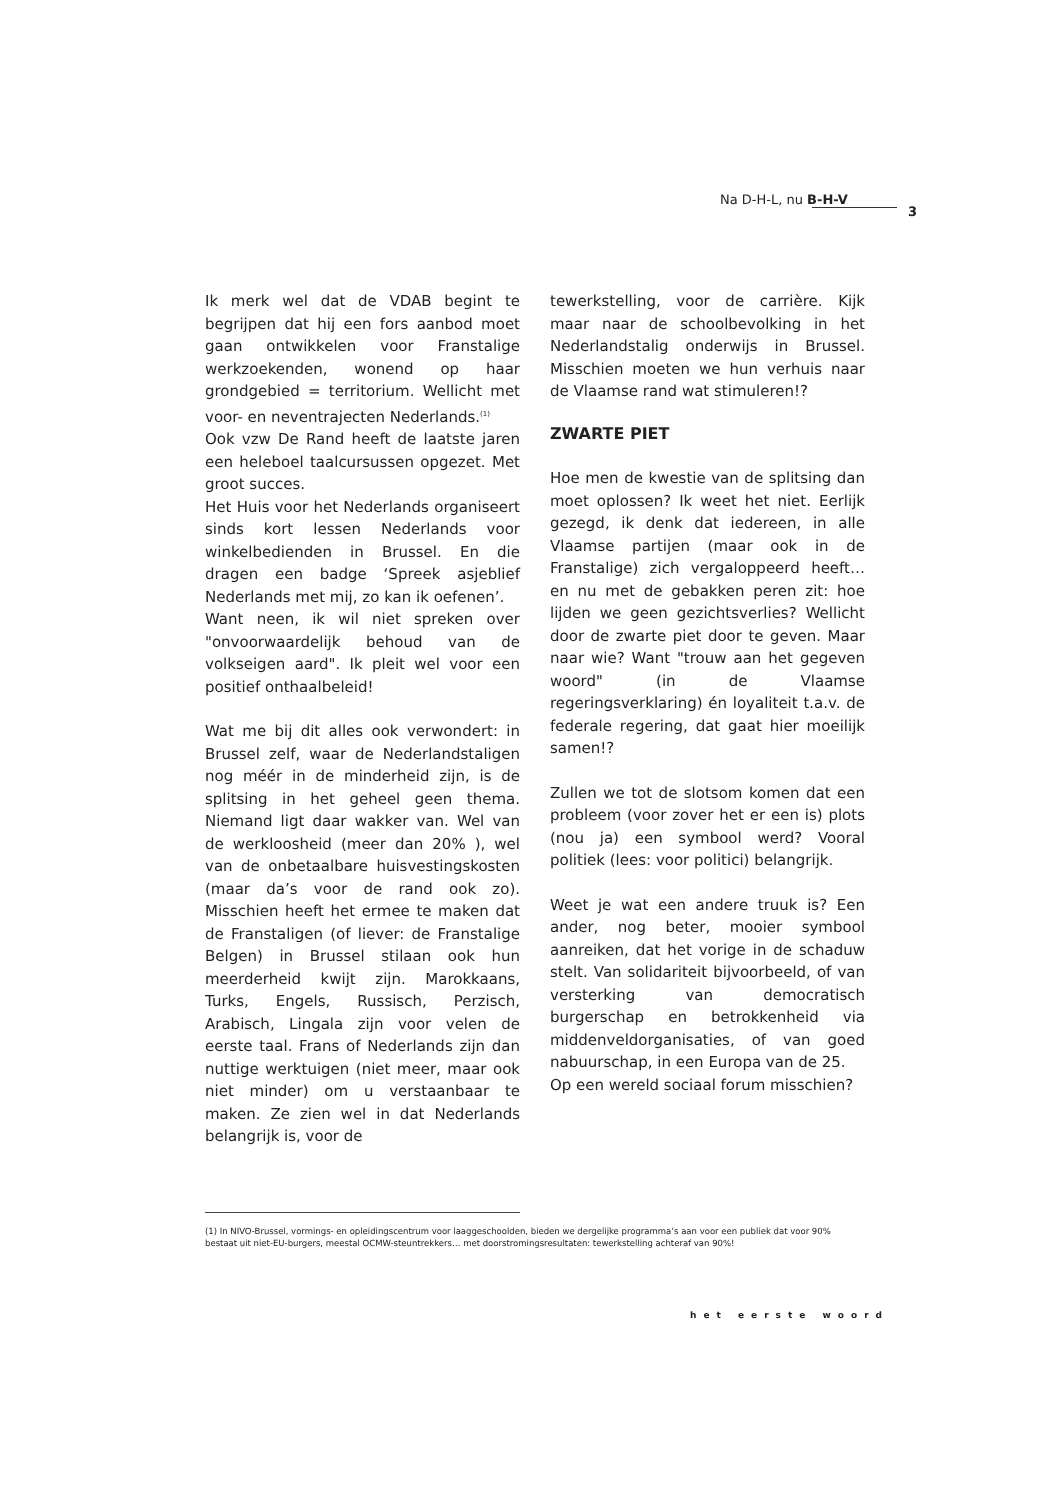Na D-H-L, nu B-H-V
3
Ik merk wel dat de VDAB begint te begrijpen dat hij een fors aanbod moet gaan ontwikkelen voor Franstalige werkzoekenden, wonend op haar grondgebied = territorium. Wellicht met voor- en neventrajecten Nederlands.<sup>(1)</sup>
Ook vzw De Rand heeft de laatste jaren een heleboel taalcursussen opgezet. Met groot succes.
Het Huis voor het Nederlands organiseert sinds kort lessen Nederlands voor winkelbedienden in Brussel. En die dragen een badge ‘Spreek asjeblief Nederlands met mij, zo kan ik oefenen’.
Want neen, ik wil niet spreken over "onvoorwaardelijk behoud van de volkseigen aard". Ik pleit wel voor een positief onthaalbeleid!
Wat me bij dit alles ook verwondert: in Brussel zelf, waar de Nederlandstaligen nog méér in de minderheid zijn, is de splitsing in het geheel geen thema. Niemand ligt daar wakker van. Wel van de werkloosheid (meer dan 20% ), wel van de onbetaalbare huisvestingskosten (maar da’s voor de rand ook zo). Misschien heeft het ermee te maken dat de Franstaligen (of liever: de Franstalige Belgen) in Brussel stilaan ook hun meerderheid kwijt zijn. Marokkaans, Turks, Engels, Russisch, Perzisch, Arabisch, Lingala zijn voor velen de eerste taal. Frans of Nederlands zijn dan nuttige werktuigen (niet meer, maar ook niet minder) om u verstaanbaar te maken. Ze zien wel in dat Nederlands belangrijk is, voor de
tewerkstelling, voor de carrière. Kijk maar naar de schoolbevolking in het Nederlandstalig onderwijs in Brussel. Misschien moeten we hun verhuis naar de Vlaamse rand wat stimuleren!?
ZWARTE PIET
Hoe men de kwestie van de splitsing dan moet oplossen? Ik weet het niet. Eerlijk gezegd, ik denk dat iedereen, in alle Vlaamse partijen (maar ook in de Franstalige) zich vergaloppeerd heeft… en nu met de gebakken peren zit: hoe lijden we geen gezichtsverlies? Wellicht door de zwarte piet door te geven. Maar naar wie? Want "trouw aan het gegeven woord" (in de Vlaamse regeringsverklaring) én loyaliteit t.a.v. de federale regering, dat gaat hier moeilijk samen!?
Zullen we tot de slotsom komen dat een probleem (voor zover het er een is) plots (nou ja) een symbool werd? Vooral politiek (lees: voor politici) belangrijk.
Weet je wat een andere truuk is? Een ander, nog beter, mooier symbool aanreiken, dat het vorige in de schaduw stelt. Van solidariteit bijvoorbeeld, of van versterking van democratisch burgerschap en betrokkenheid via middenveldorganisaties, of van goed nabuurschap, in een Europa van de 25.
Op een wereld sociaal forum misschien?
(1) In NIVO-Brussel, vormings- en opleidingscentrum voor laaggeschoolden, bieden we dergelijke programma’s aan voor een publiek dat voor 90% bestaat uit niet-EU-burgers, meestal OCMW-steuntrekkers… met doorstromingsresultaten: tewerkstelling achteraf van 90%!
het eerste woord